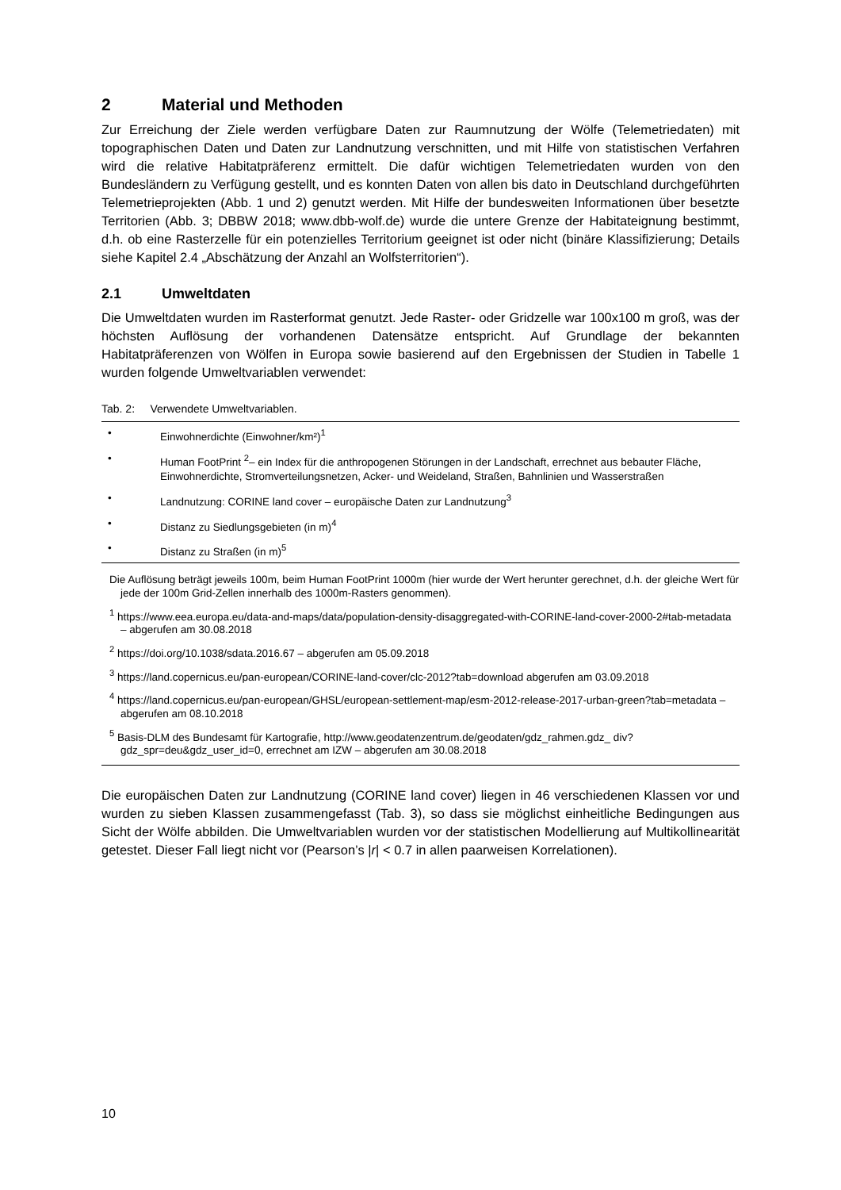2 Material und Methoden
Zur Erreichung der Ziele werden verfügbare Daten zur Raumnutzung der Wölfe (Telemetriedaten) mit topographischen Daten und Daten zur Landnutzung verschnitten, und mit Hilfe von statistischen Verfahren wird die relative Habitatpräferenz ermittelt. Die dafür wichtigen Telemetriedaten wurden von den Bundesländern zu Verfügung gestellt, und es konnten Daten von allen bis dato in Deutschland durchgeführten Telemetrieprojekten (Abb. 1 und 2) genutzt werden. Mit Hilfe der bundesweiten Informationen über besetzte Territorien (Abb. 3; DBBW 2018; www.dbb-wolf.de) wurde die untere Grenze der Habitateignung bestimmt, d.h. ob eine Rasterzelle für ein potenzielles Territorium geeignet ist oder nicht (binäre Klassifizierung; Details siehe Kapitel 2.4 „Abschätzung der Anzahl an Wolfsterritorien“).
2.1 Umweltdaten
Die Umweltdaten wurden im Rasterformat genutzt. Jede Raster- oder Gridzelle war 100x100 m groß, was der höchsten Auflösung der vorhandenen Datensätze entspricht. Auf Grundlage der bekannten Habitatpräferenzen von Wölfen in Europa sowie basierend auf den Ergebnissen der Studien in Tabelle 1 wurden folgende Umweltvariablen verwendet:
Tab. 2: Verwendete Umweltvariablen.
| • | Einwohnerdichte (Einwohner/km²)<sup>1</sup> |
| • | Human FootPrint <sup>2</sup>– ein Index für die anthropogenen Störungen in der Landschaft, errechnet aus bebauter Fläche, Einwohnerdichte, Stromverteilungsnetzen, Acker- und Weideland, Straßen, Bahnlinien und Wasserstraßen |
| • | Landnutzung: CORINE land cover – europäische Daten zur Landnutzung<sup>3</sup> |
| • | Distanz zu Siedlungsgebieten (in m)<sup>4</sup> |
| • | Distanz zu Straßen (in m)<sup>5</sup> |
Die Auflösung beträgt jeweils 100m, beim Human FootPrint 1000m (hier wurde der Wert herunter gerechnet, d.h. der gleiche Wert für jede der 100m Grid-Zellen innerhalb des 1000m-Rasters genommen).
<sup>1</sup> https://www.eea.europa.eu/data-and-maps/data/population-density-disaggregated-with-CORINE-land-cover-2000-2#tab-metadata – abgerufen am 30.08.2018
<sup>2</sup> https://doi.org/10.1038/sdata.2016.67 – abgerufen am 05.09.2018
<sup>3</sup> https://land.copernicus.eu/pan-european/CORINE-land-cover/clc-2012?tab=download abgerufen am 03.09.2018
<sup>4</sup> https://land.copernicus.eu/pan-european/GHSL/european-settlement-map/esm-2012-release-2017-urban-green?tab=metadata – abgerufen am 08.10.2018
<sup>5</sup> Basis-DLM des Bundesamt für Kartografie, http://www.geodatenzentrum.de/geodaten/gdz_rahmen.gdz_ div?gdz_spr=deu&gdz_user_id=0, errechnet am IZW – abgerufen am 30.08.2018
Die europäischen Daten zur Landnutzung (CORINE land cover) liegen in 46 verschiedenen Klassen vor und wurden zu sieben Klassen zusammengefasst (Tab. 3), so dass sie möglichst einheitliche Bedingungen aus Sicht der Wölfe abbilden. Die Umweltvariablen wurden vor der statistischen Modellierung auf Multikollinearität getestet. Dieser Fall liegt nicht vor (Pearson’s |r| < 0.7 in allen paarweisen Korrelationen).
10